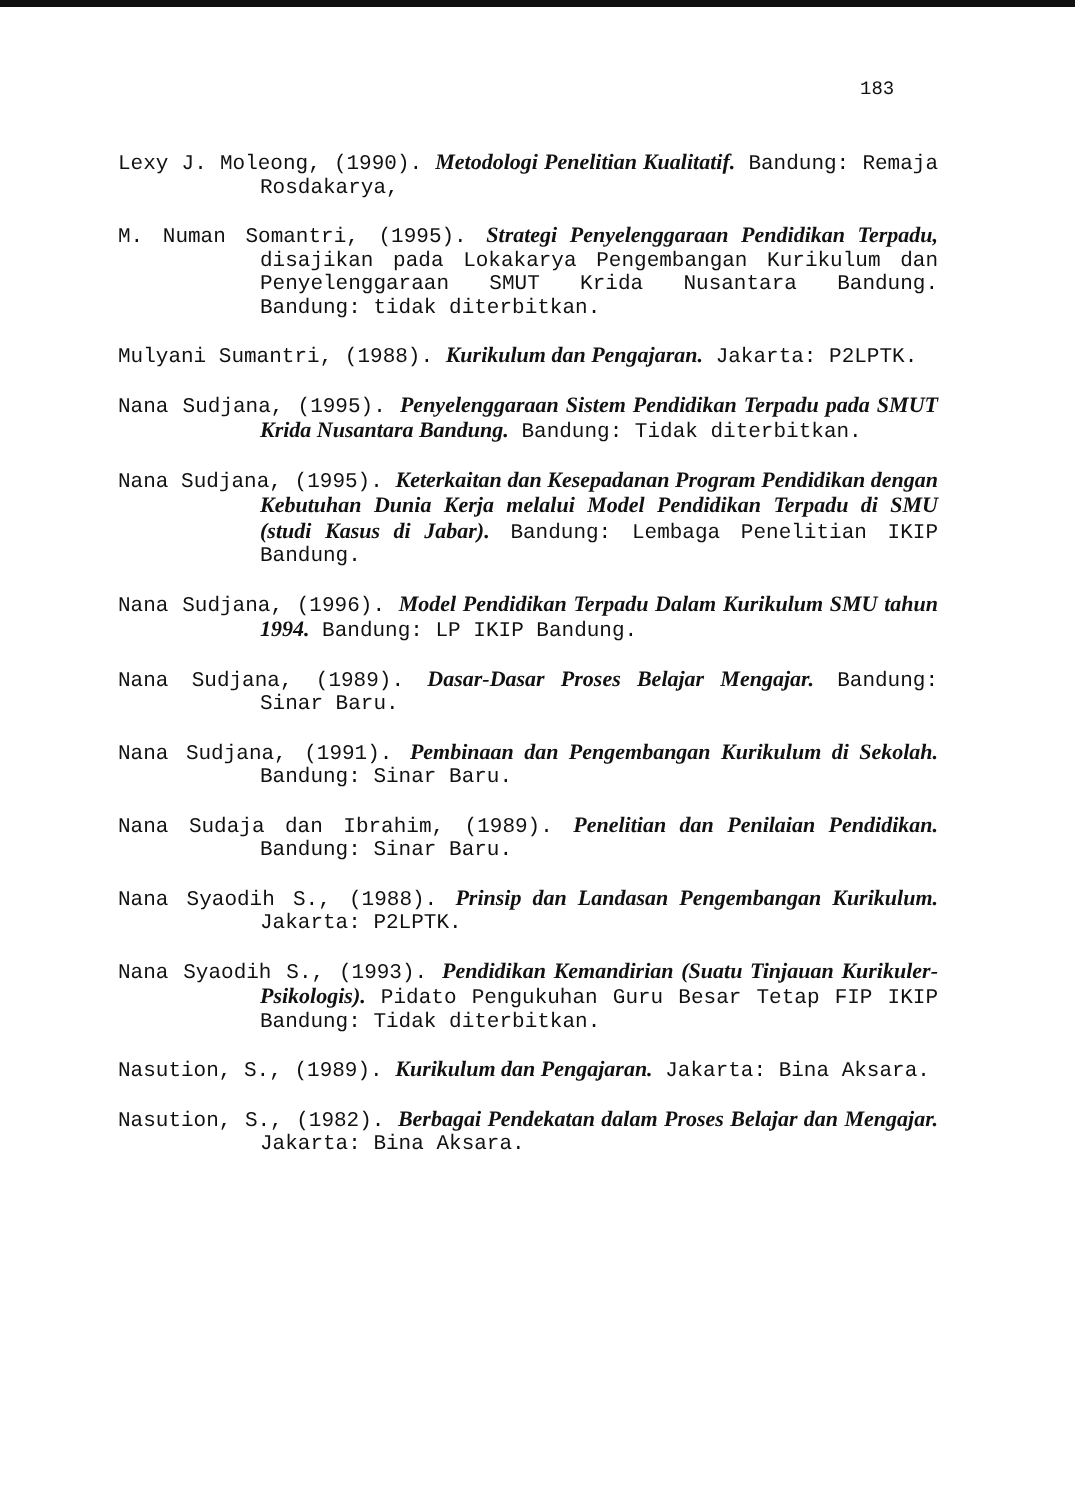183
Lexy J. Moleong, (1990). Metodologi Penelitian Kualitatif. Bandung: Remaja Rosdakarya,
M. Numan Somantri, (1995). Strategi Penyelenggaraan Pendidikan Terpadu, disajikan pada Lokakarya Pengembangan Kurikulum dan Penyelenggaraan SMUT Krida Nusantara Bandung. Bandung: tidak diterbitkan.
Mulyani Sumantri, (1988). Kurikulum dan Pengajaran. Jakarta: P2LPTK.
Nana Sudjana, (1995). Penyelenggaraan Sistem Pendidikan Terpadu pada SMUT Krida Nusantara Bandung. Bandung: Tidak diterbitkan.
Nana Sudjana, (1995). Keterkaitan dan Kesepadanan Program Pendidikan dengan Kebutuhan Dunia Kerja melalui Model Pendidikan Terpadu di SMU (studi Kasus di Jabar). Bandung: Lembaga Penelitian IKIP Bandung.
Nana Sudjana, (1996). Model Pendidikan Terpadu Dalam Kurikulum SMU tahun 1994. Bandung: LP IKIP Bandung.
Nana Sudjana, (1989). Dasar-Dasar Proses Belajar Mengajar. Bandung: Sinar Baru.
Nana Sudjana, (1991). Pembinaan dan Pengembangan Kurikulum di Sekolah. Bandung: Sinar Baru.
Nana Sudaja dan Ibrahim, (1989). Penelitian dan Penilaian Pendidikan. Bandung: Sinar Baru.
Nana Syaodih S., (1988). Prinsip dan Landasan Pengembangan Kurikulum. Jakarta: P2LPTK.
Nana Syaodih S., (1993). Pendidikan Kemandirian (Suatu Tinjauan Kurikuler-Psikologis). Pidato Pengukuhan Guru Besar Tetap FIP IKIP Bandung: Tidak diterbitkan.
Nasution, S., (1989). Kurikulum dan Pengajaran. Jakarta: Bina Aksara.
Nasution, S., (1982). Berbagai Pendekatan dalam Proses Belajar dan Mengajar. Jakarta: Bina Aksara.